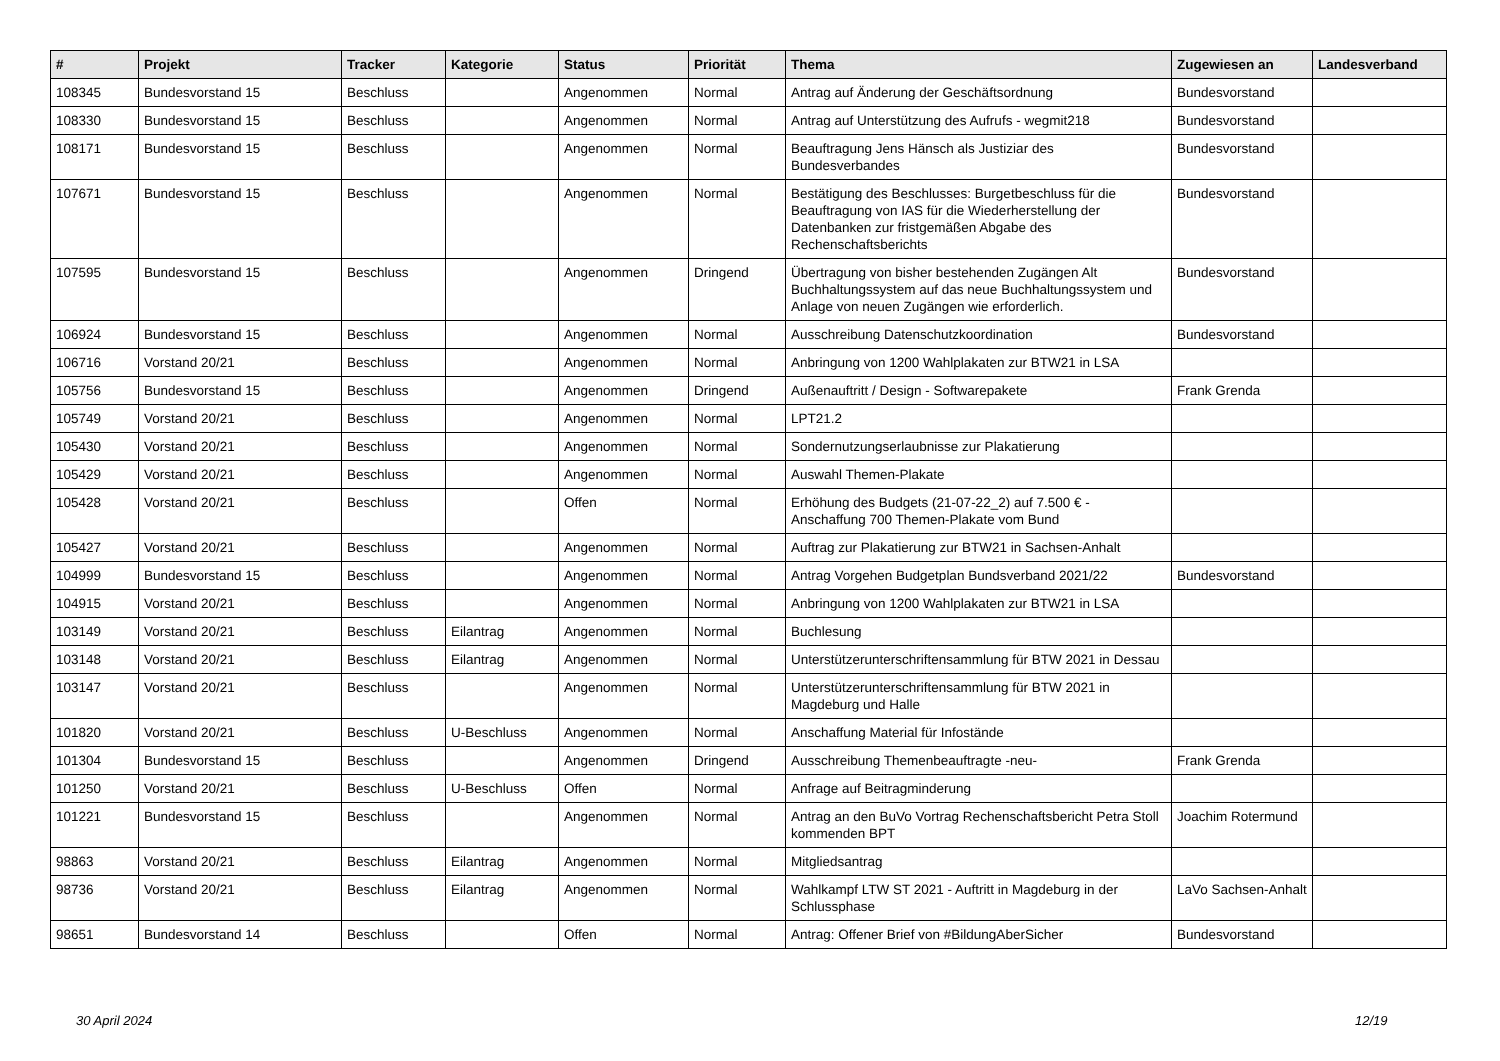| # | Projekt | Tracker | Kategorie | Status | Priorität | Thema | Zugewiesen an | Landesverband |
| --- | --- | --- | --- | --- | --- | --- | --- | --- |
| 108345 | Bundesvorstand 15 | Beschluss | | Angenommen | Normal | Antrag auf Änderung der Geschäftsordnung | Bundesvorstand | |
| 108330 | Bundesvorstand 15 | Beschluss | | Angenommen | Normal | Antrag auf Unterstützung des Aufrufs - wegmit218 | Bundesvorstand | |
| 108171 | Bundesvorstand 15 | Beschluss | | Angenommen | Normal | Beauftragung Jens Hänsch als Justiziar des Bundesverbandes | Bundesvorstand | |
| 107671 | Bundesvorstand 15 | Beschluss | | Angenommen | Normal | Bestätigung des Beschlusses: Burgetbeschluss für die Beauftragung von IAS für die Wiederherstellung der Datenbanken zur fristgemäßen Abgabe des Rechenschaftsberichts | Bundesvorstand | |
| 107595 | Bundesvorstand 15 | Beschluss | | Angenommen | Dringend | Übertragung von bisher bestehenden Zugängen Alt Buchhaltungssystem auf das neue Buchhaltungssystem und Anlage von neuen Zugängen wie erforderlich. | Bundesvorstand | |
| 106924 | Bundesvorstand 15 | Beschluss | | Angenommen | Normal | Ausschreibung Datenschutzkoordination | Bundesvorstand | |
| 106716 | Vorstand 20/21 | Beschluss | | Angenommen | Normal | Anbringung von 1200 Wahlplakaten zur BTW21 in LSA | | |
| 105756 | Bundesvorstand 15 | Beschluss | | Angenommen | Dringend | Außenauftritt / Design - Softwarepakete | Frank Grenda | |
| 105749 | Vorstand 20/21 | Beschluss | | Angenommen | Normal | LPT21.2 | | |
| 105430 | Vorstand 20/21 | Beschluss | | Angenommen | Normal | Sondernutzungserlaubnisse zur Plakatierung | | |
| 105429 | Vorstand 20/21 | Beschluss | | Angenommen | Normal | Auswahl Themen-Plakate | | |
| 105428 | Vorstand 20/21 | Beschluss | | Offen | Normal | Erhöhung des Budgets (21-07-22_2) auf 7.500 € - Anschaffung 700 Themen-Plakate vom Bund | | |
| 105427 | Vorstand 20/21 | Beschluss | | Angenommen | Normal | Auftrag zur Plakatierung zur BTW21 in Sachsen-Anhalt | | |
| 104999 | Bundesvorstand 15 | Beschluss | | Angenommen | Normal | Antrag Vorgehen Budgetplan Bundsverband 2021/22 | Bundesvorstand | |
| 104915 | Vorstand 20/21 | Beschluss | | Angenommen | Normal | Anbringung von 1200 Wahlplakaten zur BTW21 in LSA | | |
| 103149 | Vorstand 20/21 | Beschluss | Eilantrag | Angenommen | Normal | Buchlesung | | |
| 103148 | Vorstand 20/21 | Beschluss | Eilantrag | Angenommen | Normal | Unterstützerunterschriftensammlung für BTW 2021 in Dessau | | |
| 103147 | Vorstand 20/21 | Beschluss | | Angenommen | Normal | Unterstützerunterschriftensammlung für BTW 2021 in Magdeburg und Halle | | |
| 101820 | Vorstand 20/21 | Beschluss | U-Beschluss | Angenommen | Normal | Anschaffung Material für Infostände | | |
| 101304 | Bundesvorstand 15 | Beschluss | | Angenommen | Dringend | Ausschreibung Themenbeauftragte -neu- | Frank Grenda | |
| 101250 | Vorstand 20/21 | Beschluss | U-Beschluss | Offen | Normal | Anfrage auf Beitragminderung | | |
| 101221 | Bundesvorstand 15 | Beschluss | | Angenommen | Normal | Antrag an den BuVo Vortrag Rechenschaftsbericht Petra Stoll kommenden BPT | Joachim Rotermund | |
| 98863 | Vorstand 20/21 | Beschluss | Eilantrag | Angenommen | Normal | Mitgliedsantrag | | |
| 98736 | Vorstand 20/21 | Beschluss | Eilantrag | Angenommen | Normal | Wahlkampf LTW ST 2021 - Auftritt in Magdeburg in der Schlussphase | LaVo Sachsen-Anhalt | |
| 98651 | Bundesvorstand 14 | Beschluss | | Offen | Normal | Antrag: Offener Brief von #BildungAberSicher | Bundesvorstand | |
30 April 2024 12/19